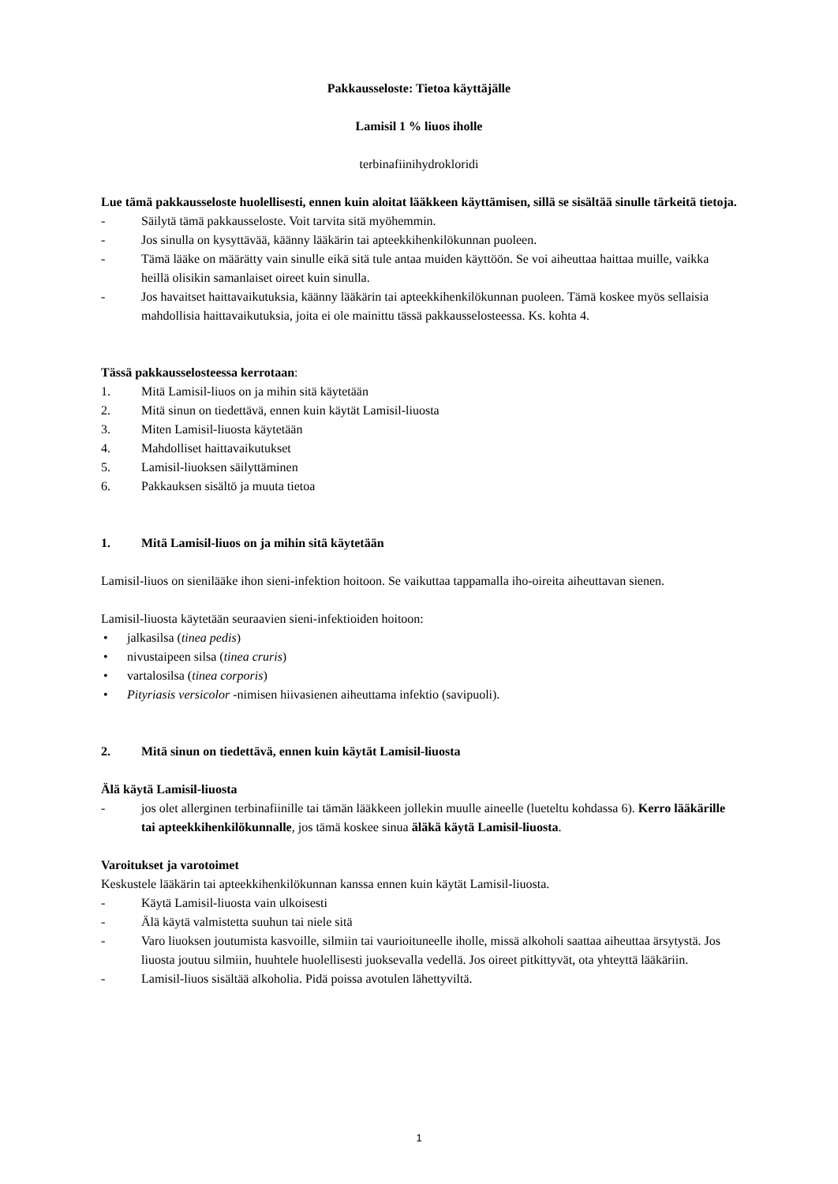Pakkausseloste: Tietoa käyttäjälle
Lamisil 1 % liuos iholle
terbinafiinihydrokloridi
Lue tämä pakkausseloste huolellisesti, ennen kuin aloitat lääkkeen käyttämisen, sillä se sisältää sinulle tärkeitä tietoja.
- Säilytä tämä pakkausseloste. Voit tarvita sitä myöhemmin.
- Jos sinulla on kysyttävää, käänny lääkärin tai apteekkihenkilökunnan puoleen.
- Tämä lääke on määrätty vain sinulle eikä sitä tule antaa muiden käyttöön. Se voi aiheuttaa haittaa muille, vaikka heillä olisikin samanlaiset oireet kuin sinulla.
- Jos havaitset haittavaikutuksia, käänny lääkärin tai apteekkihenkilökunnan puoleen. Tämä koskee myös sellaisia mahdollisia haittavaikutuksia, joita ei ole mainittu tässä pakkausselosteessa. Ks. kohta 4.
Tässä pakkausselosteessa kerrotaan:
1. Mitä Lamisil-liuos on ja mihin sitä käytetään
2. Mitä sinun on tiedettävä, ennen kuin käytät Lamisil-liuosta
3. Miten Lamisil-liuosta käytetään
4. Mahdolliset haittavaikutukset
5. Lamisil-liuoksen säilyttäminen
6. Pakkauksen sisältö ja muuta tietoa
1. Mitä Lamisil-liuos on ja mihin sitä käytetään
Lamisil-liuos on sienilääke ihon sieni-infektion hoitoon. Se vaikuttaa tappamalla iho-oireita aiheuttavan sienen.
Lamisil-liuosta käytetään seuraavien sieni-infektioiden hoitoon:
• jalkasilsa (tinea pedis)
• nivustaipeen silsa (tinea cruris)
• vartalosilsa (tinea corporis)
• Pityriasis versicolor -nimisen hiivasienen aiheuttama infektio (savipuoli).
2. Mitä sinun on tiedettävä, ennen kuin käytät Lamisil-liuosta
Älä käytä Lamisil-liuosta
- jos olet allerginen terbinafiinille tai tämän lääkkeen jollekin muulle aineelle (lueteltu kohdassa 6). Kerro lääkärille tai apteekkihenkilökunnalle, jos tämä koskee sinua äläkä käytä Lamisil-liuosta.
Varoitukset ja varotoimet
Keskustele lääkärin tai apteekkihenkilökunnan kanssa ennen kuin käytät Lamisil-liuosta.
- Käytä Lamisil-liuosta vain ulkoisesti
- Älä käytä valmistetta suuhun tai niele sitä
- Varo liuoksen joutumista kasvoille, silmiin tai vaurioituneelle iholle, missä alkoholi saattaa aiheuttaa ärsytystä. Jos liuosta joutuu silmiin, huuhtele huolellisesti juoksevalla vedellä. Jos oireet pitkittyvät, ota yhteyttä lääkäriin.
- Lamisil-liuos sisältää alkoholia. Pidä poissa avotulen lähettyviltä.
1